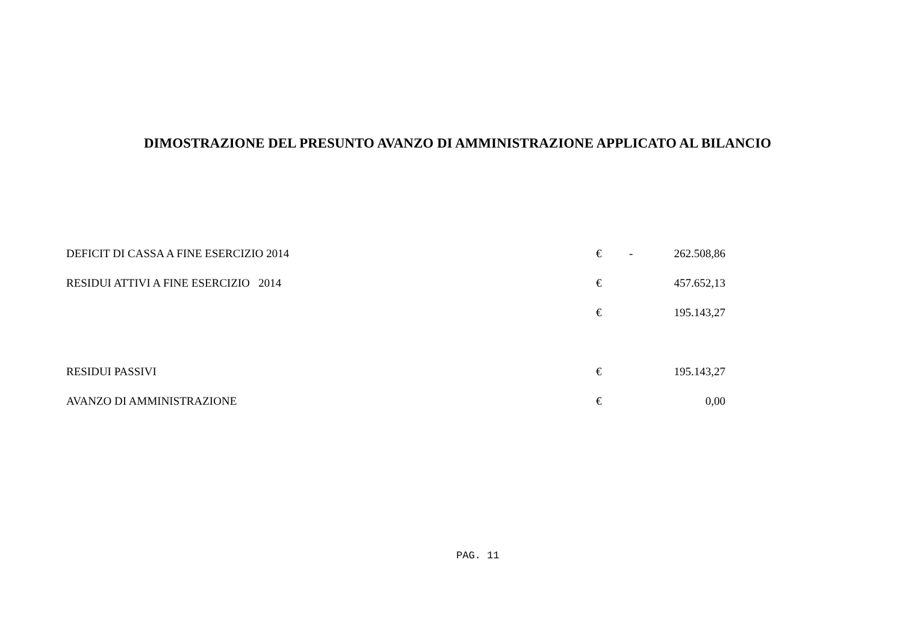DIMOSTRAZIONE DEL PRESUNTO AVANZO DI AMMINISTRAZIONE APPLICATO AL BILANCIO
| DEFICIT DI CASSA A FINE ESERCIZIO 2014 | € | - | 262.508,86 |
| RESIDUI ATTIVI A FINE ESERCIZIO 2014 | € | | 457.652,13 |
| | € | | 195.143,27 |
| RESIDUI PASSIVI | € | | 195.143,27 |
| AVANZO DI AMMINISTRAZIONE | € | | 0,00 |
PAG. 11